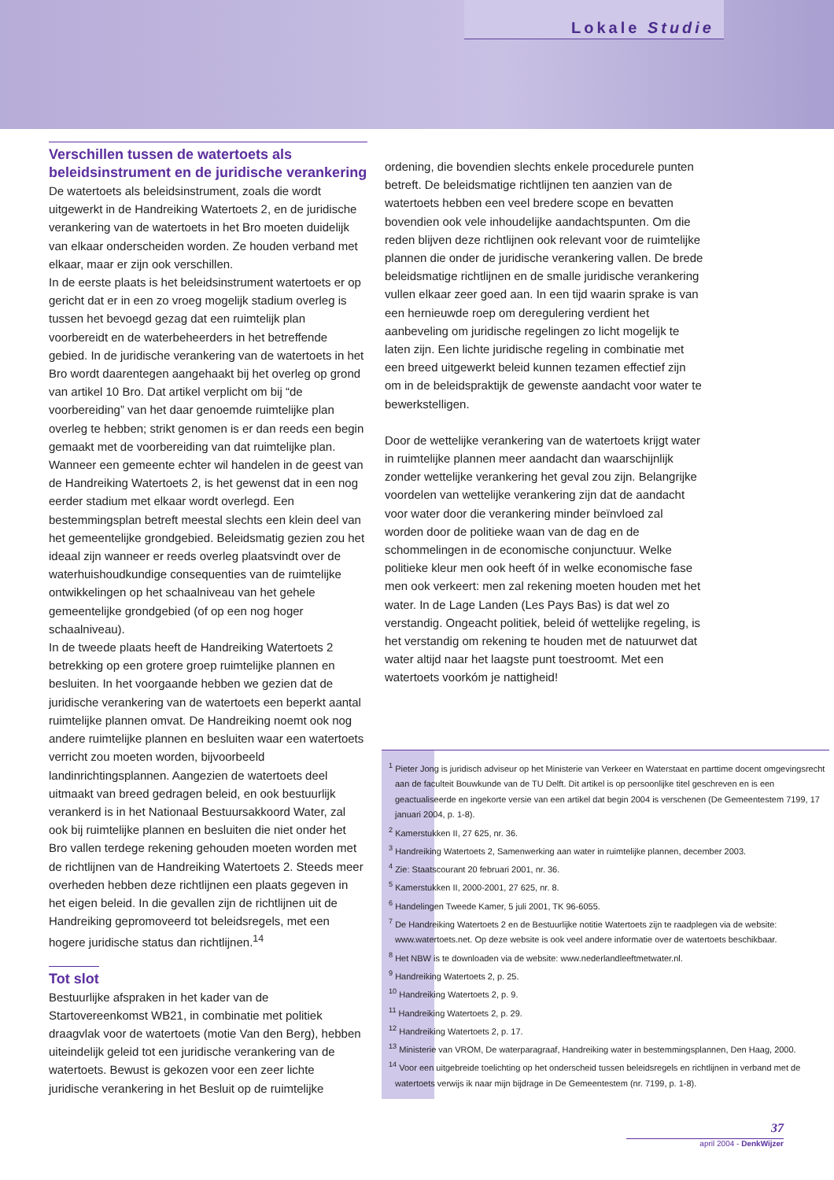Lokale Studie
Verschillen tussen de watertoets als beleidsinstrument en de juridische verankering
De watertoets als beleidsinstrument, zoals die wordt uitgewerkt in de Handreiking Watertoets 2, en de juridische verankering van de watertoets in het Bro moeten duidelijk van elkaar onderscheiden worden. Ze houden verband met elkaar, maar er zijn ook verschillen.
In de eerste plaats is het beleidsinstrument watertoets er op gericht dat er in een zo vroeg mogelijk stadium overleg is tussen het bevoegd gezag dat een ruimtelijk plan voorbereidt en de waterbeheerders in het betreffende gebied. In de juridische verankering van de watertoets in het Bro wordt daarentegen aangehaakt bij het overleg op grond van artikel 10 Bro. Dat artikel verplicht om bij “de voorbereiding” van het daar genoemde ruimtelijke plan overleg te hebben; strikt genomen is er dan reeds een begin gemaakt met de voorbereiding van dat ruimtelijke plan. Wanneer een gemeente echter wil handelen in de geest van de Handreiking Watertoets 2, is het gewenst dat in een nog eerder stadium met elkaar wordt overlegd. Een bestemmingsplan betreft meestal slechts een klein deel van het gemeentelijke grondgebied. Beleidsmatig gezien zou het ideaal zijn wanneer er reeds overleg plaatsvindt over de waterhuishoudkundige consequenties van de ruimtelijke ontwikkelingen op het schaalniveau van het gehele gemeentelijke grondgebied (of op een nog hoger schaalniveau).
In de tweede plaats heeft de Handreiking Watertoets 2 betrekking op een grotere groep ruimtelijke plannen en besluiten. In het voorgaande hebben we gezien dat de juridische verankering van de watertoets een beperkt aantal ruimtelijke plannen omvat. De Handreiking noemt ook nog andere ruimtelijke plannen en besluiten waar een watertoets verricht zou moeten worden, bijvoorbeeld landinrichtingsplannen. Aangezien de watertoets deel uitmaakt van breed gedragen beleid, en ook bestuurlijk verankerd is in het Nationaal Bestuursakkoord Water, zal ook bij ruimtelijke plannen en besluiten die niet onder het Bro vallen terdege rekening gehouden moeten worden met de richtlijnen van de Handreiking Watertoets 2. Steeds meer overheden hebben deze richtlijnen een plaats gegeven in het eigen beleid. In die gevallen zijn de richtlijnen uit de Handreiking gepromoveerd tot beleidsregels, met een hogere juridische status dan richtlijnen.<sup>14</sup>
Tot slot
Bestuurlijke afspraken in het kader van de Startovereenkomst WB21, in combinatie met politiek draagvlak voor de watertoets (motie Van den Berg), hebben uiteindelijk geleid tot een juridische verankering van de watertoets. Bewust is gekozen voor een zeer lichte juridische verankering in het Besluit op de ruimtelijke
ordening, die bovendien slechts enkele procedurele punten betreft. De beleidsmatige richtlijnen ten aanzien van de watertoets hebben een veel bredere scope en bevatten bovendien ook vele inhoudelijke aandachtspunten. Om die reden blijven deze richtlijnen ook relevant voor de ruimtelijke plannen die onder de juridische verankering vallen. De brede beleidsmatige richtlijnen en de smalle juridische verankering vullen elkaar zeer goed aan. In een tijd waarin sprake is van een hernieuwde roep om deregulering verdient het aanbeveling om juridische regelingen zo licht mogelijk te laten zijn. Een lichte juridische regeling in combinatie met een breed uitgewerkt beleid kunnen tezamen effectief zijn om in de beleidspraktijk de gewenste aandacht voor water te bewerkstelligen.
Door de wettelijke verankering van de watertoets krijgt water in ruimtelijke plannen meer aandacht dan waarschijnlijk zonder wettelijke verankering het geval zou zijn. Belangrijke voordelen van wettelijke verankering zijn dat de aandacht voor water door die verankering minder beïnvloed zal worden door de politieke waan van de dag en de schommelingen in de economische conjunctuur. Welke politieke kleur men ook heeft óf in welke economische fase men ook verkeert: men zal rekening moeten houden met het water. In de Lage Landen (Les Pays Bas) is dat wel zo verstandig. Ongeacht politiek, beleid óf wettelijke regeling, is het verstandig om rekening te houden met de natuurwet dat water altijd naar het laagste punt toestroomt. Met een watertoets voorkóm je nattigheid!
<sup>1</sup> Pieter Jong is juridisch adviseur op het Ministerie van Verkeer en Waterstaat en parttime docent omgevingsrecht aan de faculteit Bouwkunde van de TU Delft. Dit artikel is op persoonlijke titel geschreven en is een geactualiseerde en ingekorte versie van een artikel dat begin 2004 is verschenen (De Gemeentestem 7199, 17 januari 2004, p. 1-8).
<sup>2</sup> Kamerstukken II, 27 625, nr. 36.
<sup>3</sup> Handreiking Watertoets 2, Samenwerking aan water in ruimtelijke plannen, december 2003.
<sup>4</sup> Zie: Staatscourant 20 februari 2001, nr. 36.
<sup>5</sup> Kamerstukken II, 2000-2001, 27 625, nr. 8.
<sup>6</sup> Handelingen Tweede Kamer, 5 juli 2001, TK 96-6055.
<sup>7</sup> De Handreiking Watertoets 2 en de Bestuurlijke notitie Watertoets zijn te raadplegen via de website: www.watertoets.net. Op deze website is ook veel andere informatie over de watertoets beschikbaar.
<sup>8</sup> Het NBW is te downloaden via de website: www.nederlandleeftmetwater.nl.
<sup>9</sup> Handreiking Watertoets 2, p. 25.
<sup>10</sup> Handreiking Watertoets 2, p. 9.
<sup>11</sup> Handreiking Watertoets 2, p. 29.
<sup>12</sup> Handreiking Watertoets 2, p. 17.
<sup>13</sup> Ministerie van VROM, De waterparagraaf, Handreiking water in bestemmingsplannen, Den Haag, 2000.
<sup>14</sup> Voor een uitgebreide toelichting op het onderscheid tussen beleidsregels en richtlijnen in verband met de watertoets verwijs ik naar mijn bijdrage in De Gemeentestem (nr. 7199, p. 1-8).
37
april 2004 - DenkWijzer